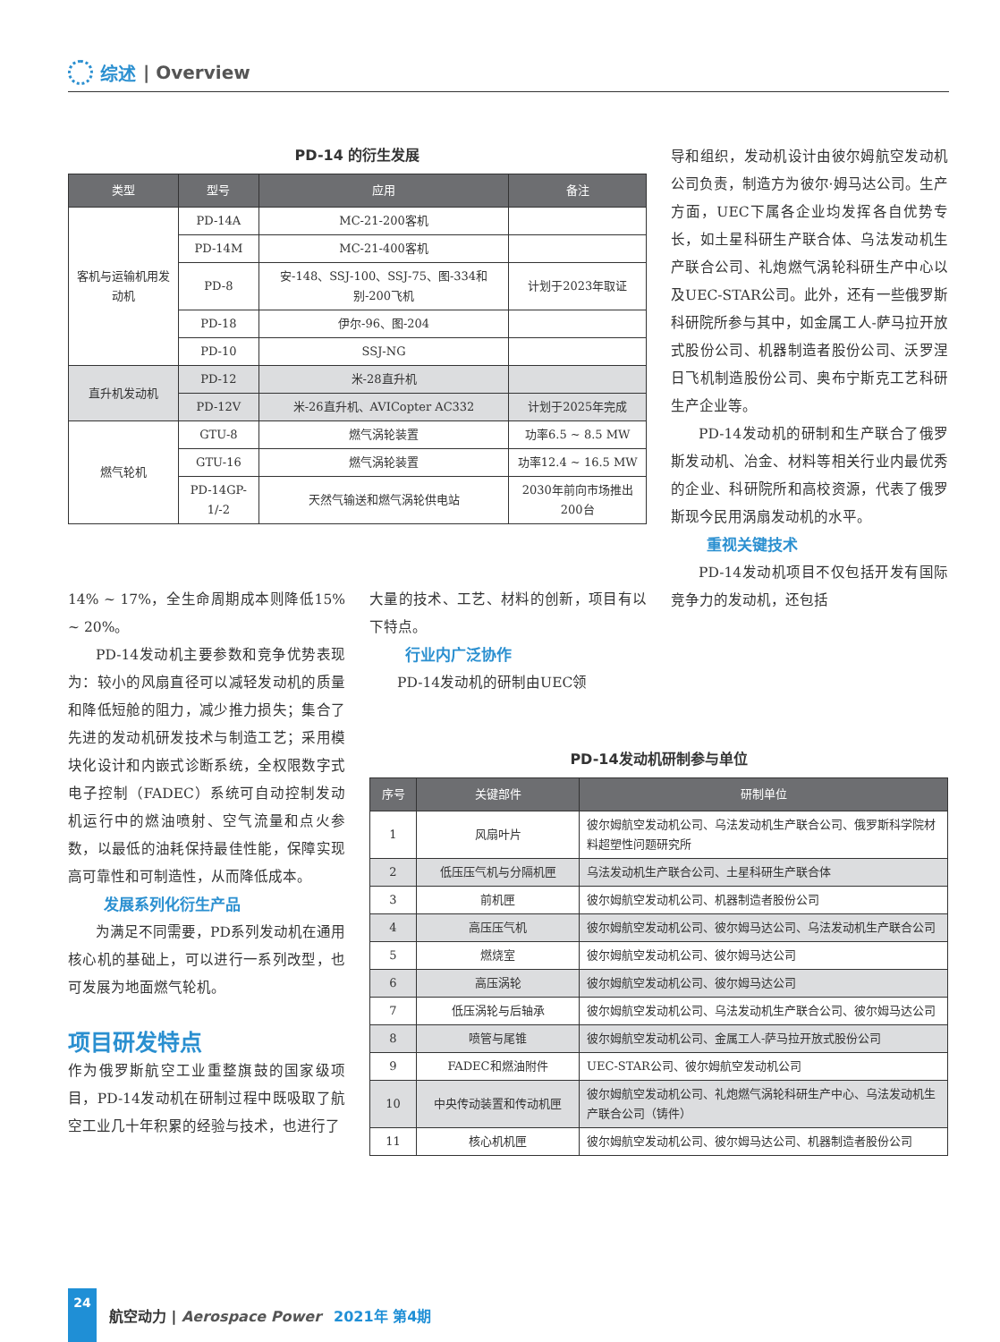综述 | Overview
PD-14 的衍生发展
| 类型 | 型号 | 应用 | 备注 |
| --- | --- | --- | --- |
| 客机与运输机用发动机 | PD-14A | MC-21-200客机 | |
| | PD-14M | MC-21-400客机 | |
| | PD-8 | 安-148、SSJ-100、SSJ-75、图-334和别-200飞机 | 计划于2023年取证 |
| | PD-18 | 伊尔-96、图-204 | |
| | PD-10 | SSJ-NG | |
| 直升机发动机 | PD-12 | 米-28直升机 | |
| | PD-12V | 米-26直升机、AVICopter AC332 | 计划于2025年完成 |
| 燃气轮机 | GTU-8 | 燃气涡轮装置 | 功率6.5 ~ 8.5 MW |
| | GTU-16 | 燃气涡轮装置 | 功率12.4 ~ 16.5 MW |
| | PD-14GP-1/-2 | 天然气输送和燃气涡轮供电站 | 2030年前向市场推出200台 |
14% ~ 17%，全生命周期成本则降低15% ~ 20%。
PD-14发动机主要参数和竞争优势表现为：较小的风扇直径可以减轻发动机的质量和降低短舱的阻力，减少推力损失；集合了先进的发动机研发技术与制造工艺；采用模块化设计和内嵌式诊断系统，全权限数字式电子控制（FADEC）系统可自动控制发动机运行中的燃油喷射、空气流量和点火参数，以最低的油耗保持最佳性能，保障实现高可靠性和可制造性，从而降低成本。
发展系列化衍生产品
为满足不同需要，PD系列发动机在通用核心机的基础上，可以进行一系列改型，也可发展为地面燃气轮机。
项目研发特点
作为俄罗斯航空工业重整旗鼓的国家级项目，PD-14发动机在研制过程中既吸取了航空工业几十年积累的经验与技术，也进行了
大量的技术、工艺、材料的创新，项目有以下特点。
行业内广泛协作
PD-14发动机的研制由UEC领
导和组织，发动机设计由彼尔姆航空发动机公司负责，制造方为彼尔·姆马达公司。生产方面，UEC下属各企业均发挥各自优势专长，如土星科研生产联合体、乌法发动机生产联合公司、礼炮燃气涡轮科研生产中心以及UEC-STAR公司。此外，还有一些俄罗斯科研院所参与其中，如金属工人-萨马拉开放式股份公司、机器制造者股份公司、沃罗涅日飞机制造股份公司、奥布宁斯克工艺科研生产企业等。
PD-14发动机的研制和生产联合了俄罗斯发动机、冶金、材料等相关行业内最优秀的企业、科研院所和高校资源，代表了俄罗斯现今民用涡扇发动机的水平。
重视关键技术
PD-14发动机项目不仅包括开发有国际竞争力的发动机，还包括
PD-14发动机研制参与单位
| 序号 | 关键部件 | 研制单位 |
| --- | --- | --- |
| 1 | 风扇叶片 | 彼尔姆航空发动机公司、乌法发动机生产联合公司、俄罗斯科学院材料超塑性问题研究所 |
| 2 | 低压压气机与分隔机匣 | 乌法发动机生产联合公司、土星科研生产联合体 |
| 3 | 前机匣 | 彼尔姆航空发动机公司、机器制造者股份公司 |
| 4 | 高压压气机 | 彼尔姆航空发动机公司、彼尔姆马达公司、乌法发动机生产联合公司 |
| 5 | 燃烧室 | 彼尔姆航空发动机公司、彼尔姆马达公司 |
| 6 | 高压涡轮 | 彼尔姆航空发动机公司、彼尔姆马达公司 |
| 7 | 低压涡轮与后轴承 | 彼尔姆航空发动机公司、乌法发动机生产联合公司、彼尔姆马达公司 |
| 8 | 喷管与尾锥 | 彼尔姆航空发动机公司、金属工人-萨马拉开放式股份公司 |
| 9 | FADEC和燃油附件 | UEC-STAR公司、彼尔姆航空发动机公司 |
| 10 | 中央传动装置和传动机匣 | 彼尔姆航空发动机公司、礼炮燃气涡轮科研生产中心、乌法发动机生产联合公司（铸件） |
| 11 | 核心机机匣 | 彼尔姆航空发动机公司、彼尔姆马达公司、机器制造者股份公司 |
24
航空动力 | Aerospace Power 2021年 第4期